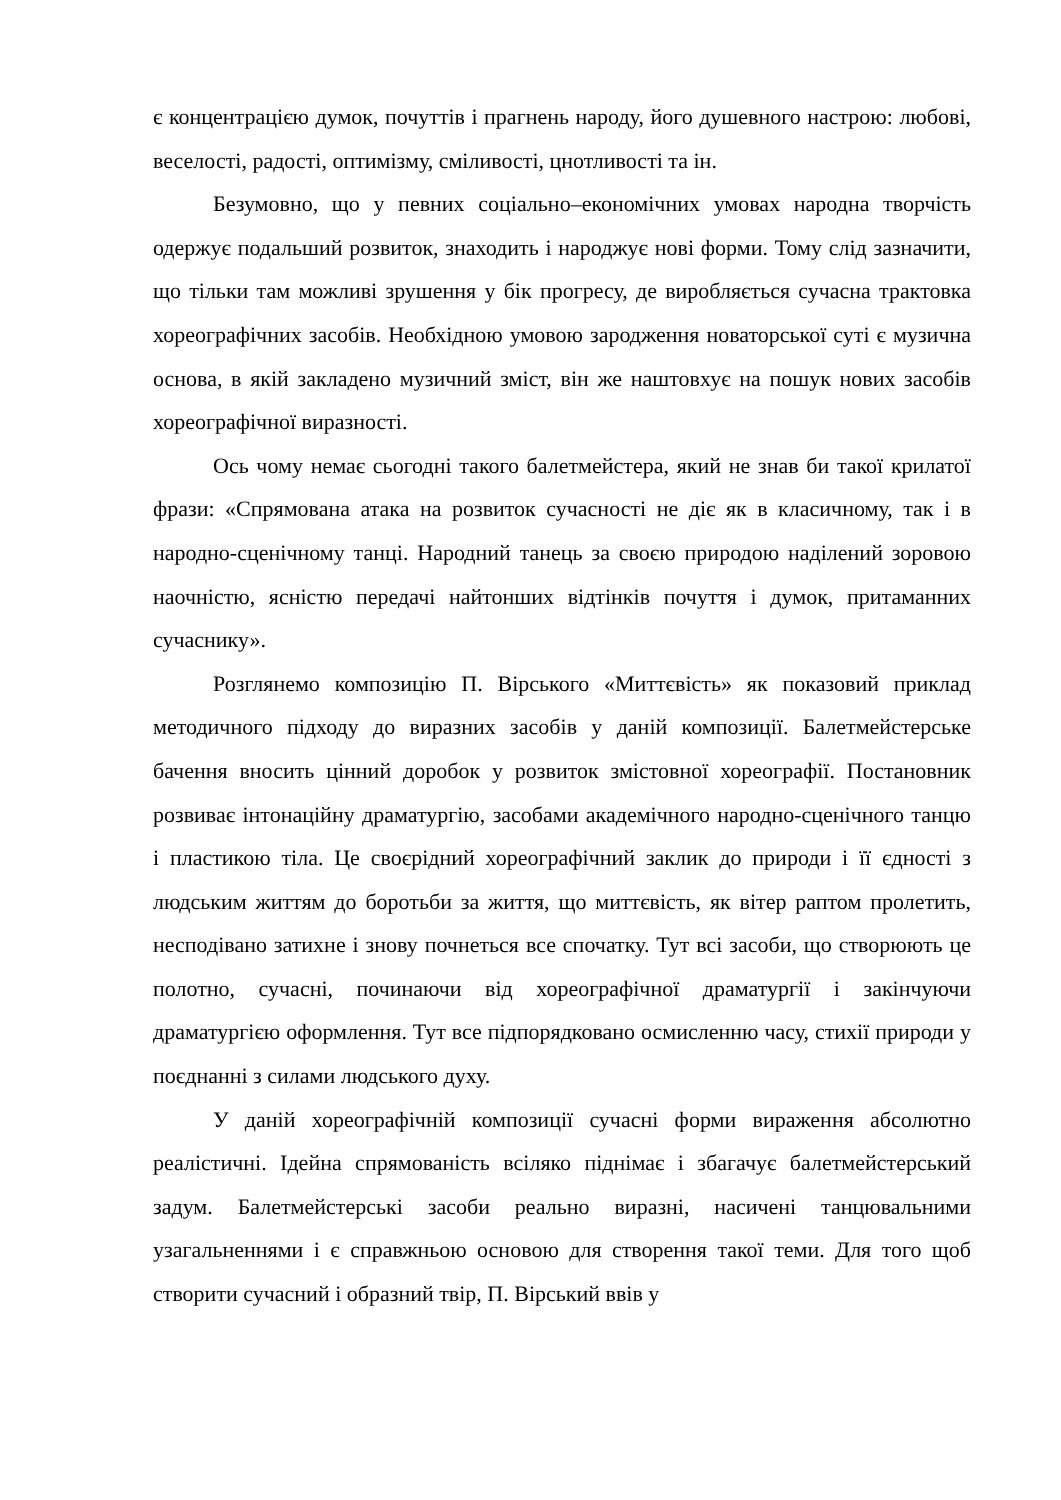є концентрацією думок, почуттів і прагнень народу, його душевного настрою: любові, веселості, радості, оптимізму, сміливості, цнотливості та ін.
Безумовно, що у певних соціально–економічних умовах народна творчість одержує подальший розвиток, знаходить і народжує нові форми. Тому слід зазначити, що тільки там можливі зрушення у бік прогресу, де виробляється сучасна трактовка хореографічних засобів. Необхідною умовою зародження новаторської суті є музична основа, в якій закладено музичний зміст, він же наштовхує на пошук нових засобів хореографічної виразності.
Ось чому немає сьогодні такого балетмейстера, який не знав би такої крилатої фрази: «Спрямована атака на розвиток сучасності не діє як в класичному, так і в народно-сценічному танці. Народний танець за своєю природою наділений зоровою наочністю, ясністю передачі найтонших відтінків почуття і думок, притаманних сучаснику».
Розглянемо композицію П. Вірського «Миттєвість» як показовий приклад методичного підходу до виразних засобів у даній композиції. Балетмейстерське бачення вносить цінний доробок у розвиток змістовної хореографії. Постановник розвиває інтонаційну драматургію, засобами академічного народно-сценічного танцю і пластикою тіла. Це своєрідний хореографічний заклик до природи і її єдності з людським життям до боротьби за життя, що миттєвість, як вітер раптом пролетить, несподівано затихне і знову почнеться все спочатку. Тут всі засоби, що створюють це полотно, сучасні, починаючи від хореографічної драматургії і закінчуючи драматургією оформлення. Тут все підпорядковано осмисленню часу, стихії природи у поєднанні з силами людського духу.
У даній хореографічній композиції сучасні форми вираження абсолютно реалістичні. Ідейна спрямованість всіляко піднімає і збагачує балетмейстерський задум. Балетмейстерські засоби реально виразні, насичені танцювальними узагальненнями і є справжньою основою для створення такої теми. Для того щоб створити сучасний і образний твір, П. Вірський ввів у